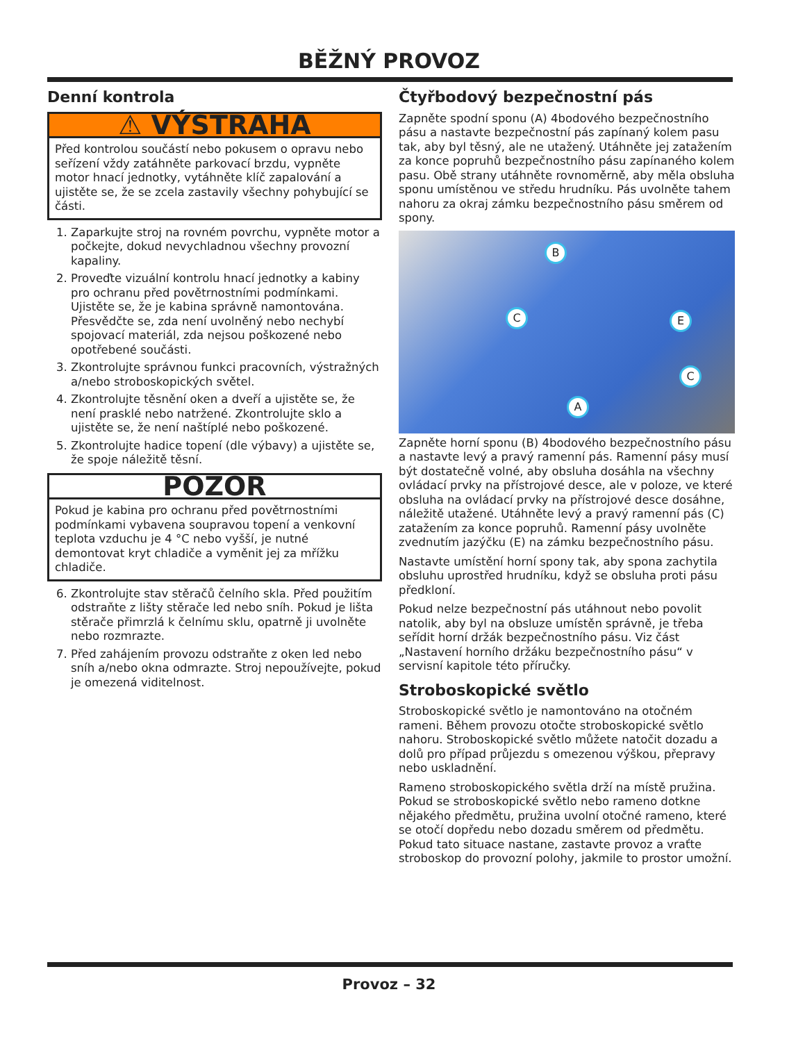BĚŽNÝ PROVOZ
Denní kontrola
⚠ VÝSTRAHA
Před kontrolou součástí nebo pokusem o opravu nebo seřízení vždy zatáhněte parkovací brzdu, vypněte motor hnací jednotky, vytáhněte klíč zapalování a ujistěte se, že se zcela zastavily všechny pohybující se části.
1. Zaparkujte stroj na rovném povrchu, vypněte motor a počkejte, dokud nevychladnou všechny provozní kapaliny.
2. Proveďte vizuální kontrolu hnací jednotky a kabiny pro ochranu před povětrnostními podmínkami. Ujistěte se, že je kabina správně namontována. Přesvědčte se, zda není uvolněný nebo nechybí spojovací materiál, zda nejsou poškozené nebo opotřebené součásti.
3. Zkontrolujte správnou funkci pracovních, výstražných a/nebo stroboskopických světel.
4. Zkontrolujte těsnění oken a dveří a ujistěte se, že není prasklé nebo natržené. Zkontrolujte sklo a ujistěte se, že není naštíplé nebo poškozené.
5. Zkontrolujte hadice topení (dle výbavy) a ujistěte se, že spoje náležitě těsní.
POZOR
Pokud je kabina pro ochranu před povětrnostními podmínkami vybavena soupravou topení a venkovní teplota vzduchu je 4 °C nebo vyšší, je nutné demontovat kryt chladiče a vyměnit jej za mřížku chladiče.
6. Zkontrolujte stav stěračů čelního skla. Před použitím odstraňte z lišty stěrače led nebo sníh. Pokud je lišta stěrače přimrzlá k čelnímu sklu, opatrně ji uvolněte nebo rozmrazte.
7. Před zahájením provozu odstraňte z oken led nebo sníh a/nebo okna odmrazte. Stroj nepoužívejte, pokud je omezená viditelnost.
Čtyřbodový bezpečnostní pás
Zapněte spodní sponu (A) 4bodového bezpečnostního pásu a nastavte bezpečnostní pás zapínaný kolem pasu tak, aby byl těsný, ale ne utažený. Utáhněte jej zatažením za konce popruhů bezpečnostního pásu zapínaného kolem pasu. Obě strany utáhněte rovnoměrně, aby měla obsluha sponu umístěnou ve středu hrudníku. Pás uvolněte tahem nahoru za okraj zámku bezpečnostního pásu směrem od spony.
B
C E
C
A
Zapněte horní sponu (B) 4bodového bezpečnostního pásu a nastavte levý a pravý ramenní pás. Ramenní pásy musí být dostatečně volné, aby obsluha dosáhla na všechny ovládací prvky na přístrojové desce, ale v poloze, ve které obsluha na ovládací prvky na přístrojové desce dosáhne, náležitě utažené. Utáhněte levý a pravý ramenní pás (C) zatažením za konce popruhů. Ramenní pásy uvolněte zvednutím jazýčku (E) na zámku bezpečnostního pásu.
Nastavte umístění horní spony tak, aby spona zachytila obsluhu uprostřed hrudníku, když se obsluha proti pásu předkloní.
Pokud nelze bezpečnostní pás utáhnout nebo povolit natolik, aby byl na obsluze umístěn správně, je třeba seřídit horní držák bezpečnostního pásu. Viz část „Nastavení horního držáku bezpečnostního pásu“ v servisní kapitole této příručky.
Stroboskopické světlo
Stroboskopické světlo je namontováno na otočném rameni. Během provozu otočte stroboskopické světlo nahoru. Stroboskopické světlo můžete natočit dozadu a dolů pro případ průjezdu s omezenou výškou, přepravy nebo uskladnění.
Rameno stroboskopického světla drží na místě pružina. Pokud se stroboskopické světlo nebo rameno dotkne nějakého předmětu, pružina uvolní otočné rameno, které se otočí dopředu nebo dozadu směrem od předmětu. Pokud tato situace nastane, zastavte provoz a vraťte stroboskop do provozní polohy, jakmile to prostor umožní.
Provoz – 32